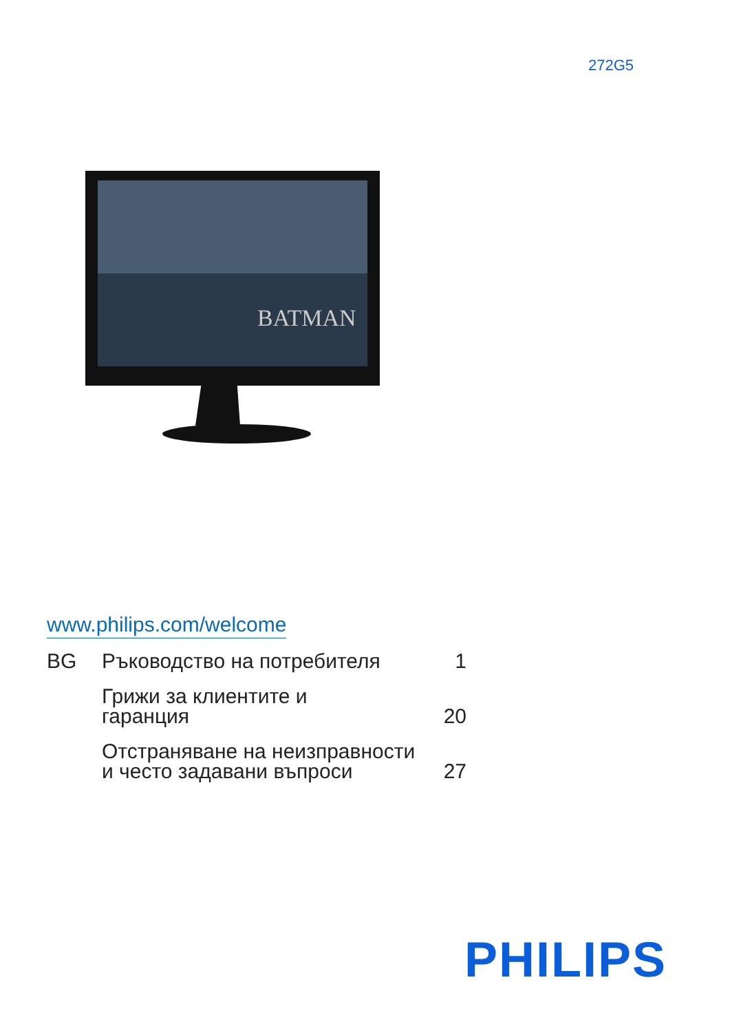272G5
BATMAN
www.philips.com/welcome
BG Ръководство на потребителя 1
Грижи за клиентите и
гаранция
20
Отстраняване на неизправности
и често задавани въпроси
27
PHILIPS